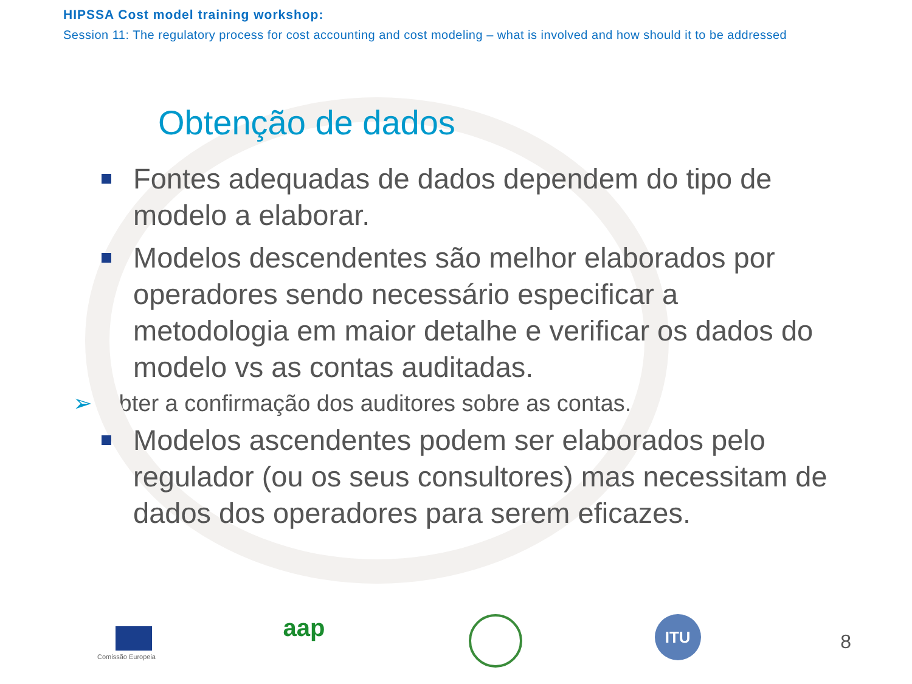HIPSSA Cost model training workshop:
Session 11: The regulatory process for cost accounting and cost modeling – what is involved and how should it to be addressed
Obtenção de dados
Fontes adequadas de dados dependem do tipo de modelo a elaborar.
Modelos descendentes são melhor elaborados por operadores sendo necessário especificar a metodologia em maior detalhe e verificar os dados do modelo vs as contas auditadas.
➢ Obter a confirmação dos auditores sobre as contas.
Modelos ascendentes podem ser elaborados pelo regulador (ou os seus consultores) mas necessitam de dados dos operadores para serem eficazes.
Comissão Europeia
aap
ITU
8